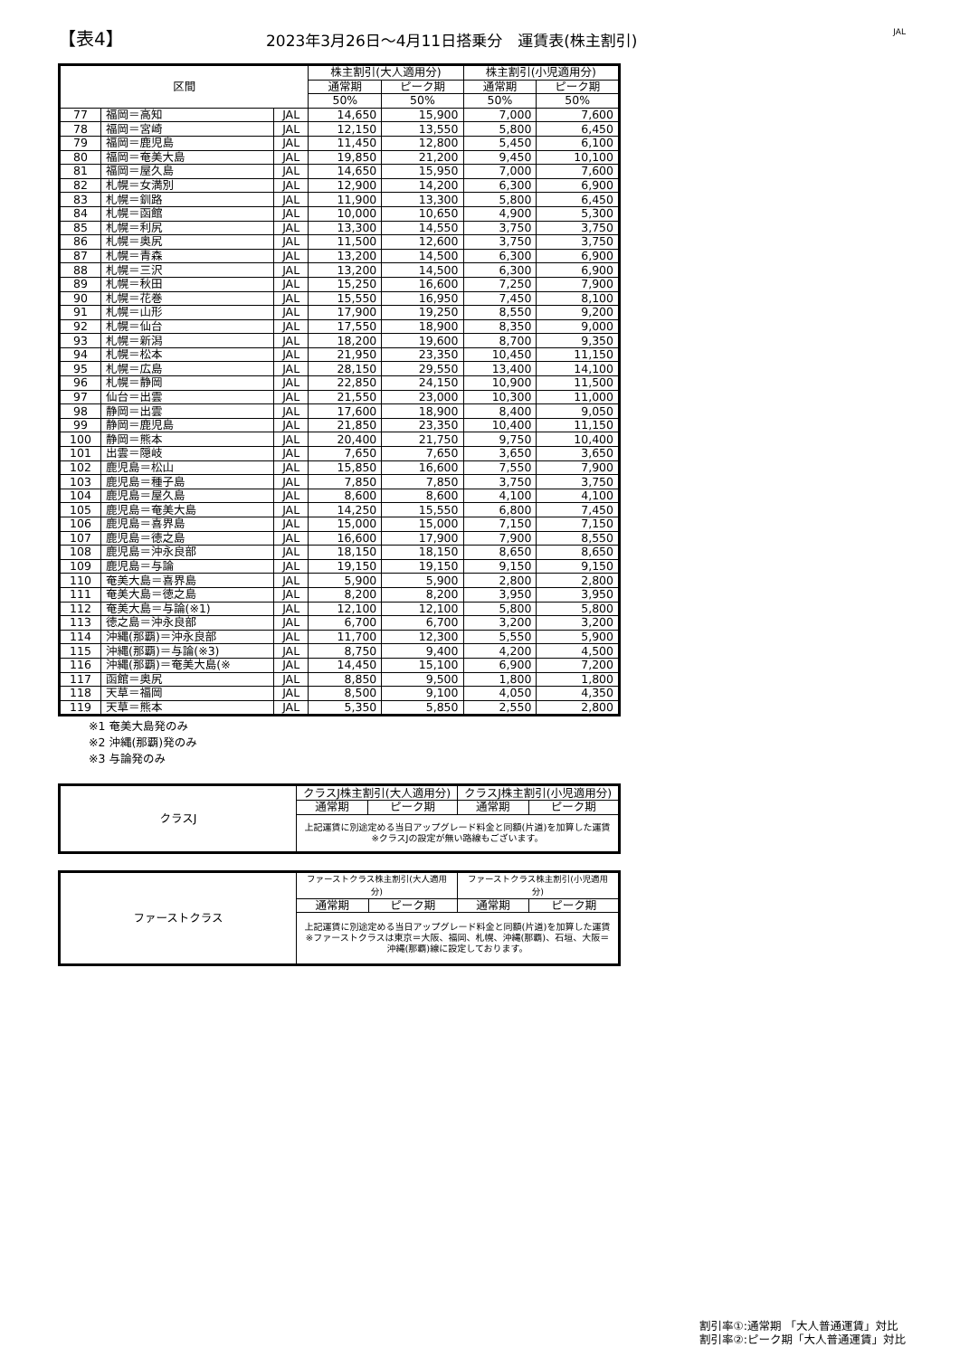【表4】
2023年3月26日～4月11日搭乗分　運賃表(株主割引)
JAL
| 区間 | | | 株主割引(大人適用分) | | 株主割引(小児適用分) | |
| --- | --- | --- | --- | --- | --- | --- |
| | | | 通常期 | ピーク期 | 通常期 | ピーク期 |
| | | | 50% | 50% | 50% | 50% |
| 77 | 福岡＝高知 | JAL | 14,650 | 15,900 | 7,000 | 7,600 |
| 78 | 福岡＝宮崎 | JAL | 12,150 | 13,550 | 5,800 | 6,450 |
| 79 | 福岡＝鹿児島 | JAL | 11,450 | 12,800 | 5,450 | 6,100 |
| 80 | 福岡＝奄美大島 | JAL | 19,850 | 21,200 | 9,450 | 10,100 |
| 81 | 福岡＝屋久島 | JAL | 14,650 | 15,950 | 7,000 | 7,600 |
| 82 | 札幌＝女満別 | JAL | 12,900 | 14,200 | 6,300 | 6,900 |
| 83 | 札幌＝釧路 | JAL | 11,900 | 13,300 | 5,800 | 6,450 |
| 84 | 札幌＝函館 | JAL | 10,000 | 10,650 | 4,900 | 5,300 |
| 85 | 札幌＝利尻 | JAL | 13,300 | 14,550 | 3,750 | 3,750 |
| 86 | 札幌＝奥尻 | JAL | 11,500 | 12,600 | 3,750 | 3,750 |
| 87 | 札幌＝青森 | JAL | 13,200 | 14,500 | 6,300 | 6,900 |
| 88 | 札幌＝三沢 | JAL | 13,200 | 14,500 | 6,300 | 6,900 |
| 89 | 札幌＝秋田 | JAL | 15,250 | 16,600 | 7,250 | 7,900 |
| 90 | 札幌＝花巻 | JAL | 15,550 | 16,950 | 7,450 | 8,100 |
| 91 | 札幌＝山形 | JAL | 17,900 | 19,250 | 8,550 | 9,200 |
| 92 | 札幌＝仙台 | JAL | 17,550 | 18,900 | 8,350 | 9,000 |
| 93 | 札幌＝新潟 | JAL | 18,200 | 19,600 | 8,700 | 9,350 |
| 94 | 札幌＝松本 | JAL | 21,950 | 23,350 | 10,450 | 11,150 |
| 95 | 札幌＝広島 | JAL | 28,150 | 29,550 | 13,400 | 14,100 |
| 96 | 札幌＝静岡 | JAL | 22,850 | 24,150 | 10,900 | 11,500 |
| 97 | 仙台＝出雲 | JAL | 21,550 | 23,000 | 10,300 | 11,000 |
| 98 | 静岡＝出雲 | JAL | 17,600 | 18,900 | 8,400 | 9,050 |
| 99 | 静岡＝鹿児島 | JAL | 21,850 | 23,350 | 10,400 | 11,150 |
| 100 | 静岡＝熊本 | JAL | 20,400 | 21,750 | 9,750 | 10,400 |
| 101 | 出雲＝隠岐 | JAL | 7,650 | 7,650 | 3,650 | 3,650 |
| 102 | 鹿児島＝松山 | JAL | 15,850 | 16,600 | 7,550 | 7,900 |
| 103 | 鹿児島＝種子島 | JAL | 7,850 | 7,850 | 3,750 | 3,750 |
| 104 | 鹿児島＝屋久島 | JAL | 8,600 | 8,600 | 4,100 | 4,100 |
| 105 | 鹿児島＝奄美大島 | JAL | 14,250 | 15,550 | 6,800 | 7,450 |
| 106 | 鹿児島＝喜界島 | JAL | 15,000 | 15,000 | 7,150 | 7,150 |
| 107 | 鹿児島＝徳之島 | JAL | 16,600 | 17,900 | 7,900 | 8,550 |
| 108 | 鹿児島＝沖永良部 | JAL | 18,150 | 18,150 | 8,650 | 8,650 |
| 109 | 鹿児島＝与論 | JAL | 19,150 | 19,150 | 9,150 | 9,150 |
| 110 | 奄美大島＝喜界島 | JAL | 5,900 | 5,900 | 2,800 | 2,800 |
| 111 | 奄美大島＝徳之島 | JAL | 8,200 | 8,200 | 3,950 | 3,950 |
| 112 | 奄美大島＝与論(※1) | JAL | 12,100 | 12,100 | 5,800 | 5,800 |
| 113 | 徳之島＝沖永良部 | JAL | 6,700 | 6,700 | 3,200 | 3,200 |
| 114 | 沖縄(那覇)＝沖永良部 | JAL | 11,700 | 12,300 | 5,550 | 5,900 |
| 115 | 沖縄(那覇)＝与論(※3) | JAL | 8,750 | 9,400 | 4,200 | 4,500 |
| 116 | 沖縄(那覇)＝奄美大島(※ | JAL | 14,450 | 15,100 | 6,900 | 7,200 |
| 117 | 函館＝奥尻 | JAL | 8,850 | 9,500 | 1,800 | 1,800 |
| 118 | 天草＝福岡 | JAL | 8,500 | 9,100 | 4,050 | 4,350 |
| 119 | 天草＝熊本 | JAL | 5,350 | 5,850 | 2,550 | 2,800 |
※1 奄美大島発のみ
※2 沖縄(那覇)発のみ
※3 与論発のみ
| クラスJ | クラスJ株主割引(大人適用分) | | クラスJ株主割引(小児適用分) | |
| --- | --- | --- | --- | --- |
| | 通常期 | ピーク期 | 通常期 | ピーク期 |
| | 上記運賃に別途定める当日アップグレード料金と同額(片道)を加算した運賃 ※クラスJの設定が無い路線もございます。 | | | |
| ファーストクラス | ファーストクラス株主割引(大人適用分) | | ファーストクラス株主割引(小児適用分) | |
| --- | --- | --- | --- | --- |
| | 通常期 | ピーク期 | 通常期 | ピーク期 |
| | 上記運賃に別途定める当日アップグレード料金と同額(片道)を加算した運賃 ※ファーストクラスは東京＝大阪、福岡、札幌、沖縄(那覇)、石垣、大阪＝沖縄(那覇)線に設定しております。 | | | |
割引率①:通常期 「大人普通運賃」対比
割引率②:ピーク期「大人普通運賃」対比